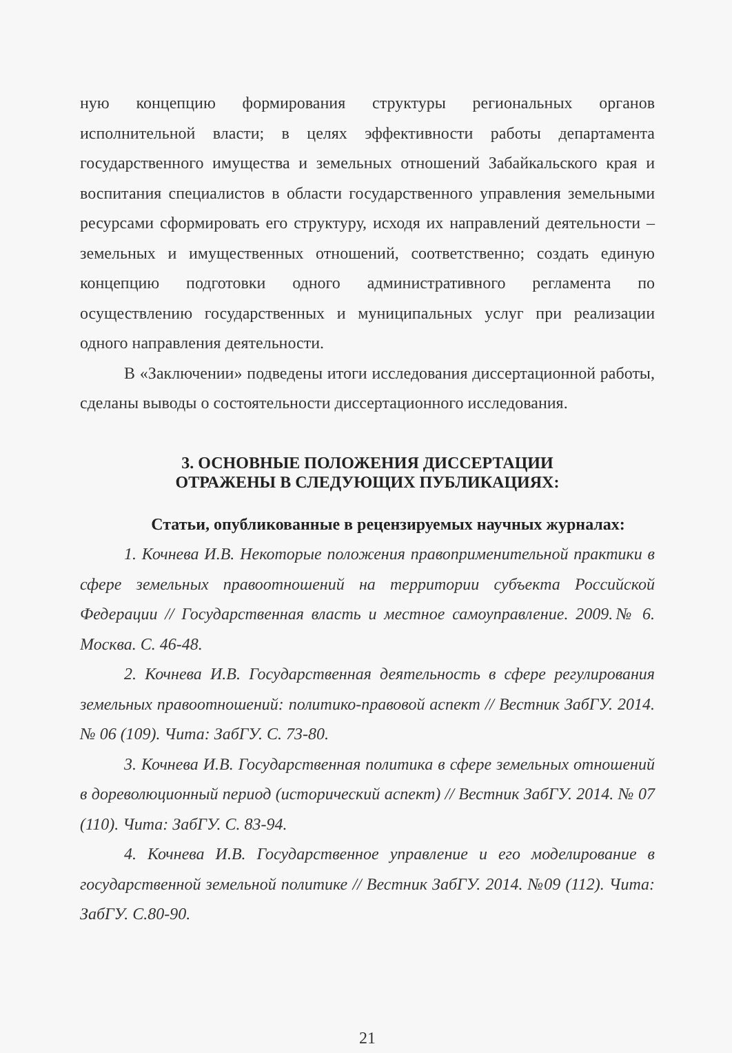ную концепцию формирования структуры региональных органов исполнительной власти; в целях эффективности работы департамента государственного имущества и земельных отношений Забайкальского края и воспитания специалистов в области государственного управления земельными ресурсами сформировать его структуру, исходя их направлений деятельности – земельных и имущественных отношений, соответственно; создать единую концепцию подготовки одного административного регламента по осуществлению государственных и муниципальных услуг при реализации одного направления деятельности.
В «Заключении» подведены итоги исследования диссертационной работы, сделаны выводы о состоятельности диссертационного исследования.
3. ОСНОВНЫЕ ПОЛОЖЕНИЯ ДИССЕРТАЦИИ
ОТРАЖЕНЫ В СЛЕДУЮЩИХ ПУБЛИКАЦИЯХ:
Статьи, опубликованные в рецензируемых научных журналах:
1. Кочнева И.В. Некоторые положения правоприменительной практики в сфере земельных правоотношений на территории субъекта Российской Федерации // Государственная власть и местное самоуправление. 2009.№ 6. Москва. С. 46-48.
2. Кочнева И.В. Государственная деятельность в сфере регулирования земельных правоотношений: политико-правовой аспект // Вестник ЗабГУ. 2014. № 06 (109). Чита: ЗабГУ. С. 73-80.
3. Кочнева И.В. Государственная политика в сфере земельных отношений в дореволюционный период (исторический аспект) // Вестник ЗабГУ. 2014. № 07 (110). Чита: ЗабГУ. С. 83-94.
4. Кочнева И.В. Государственное управление и его моделирование в государственной земельной политике // Вестник ЗабГУ. 2014. №09 (112). Чита: ЗабГУ. С.80-90.
21